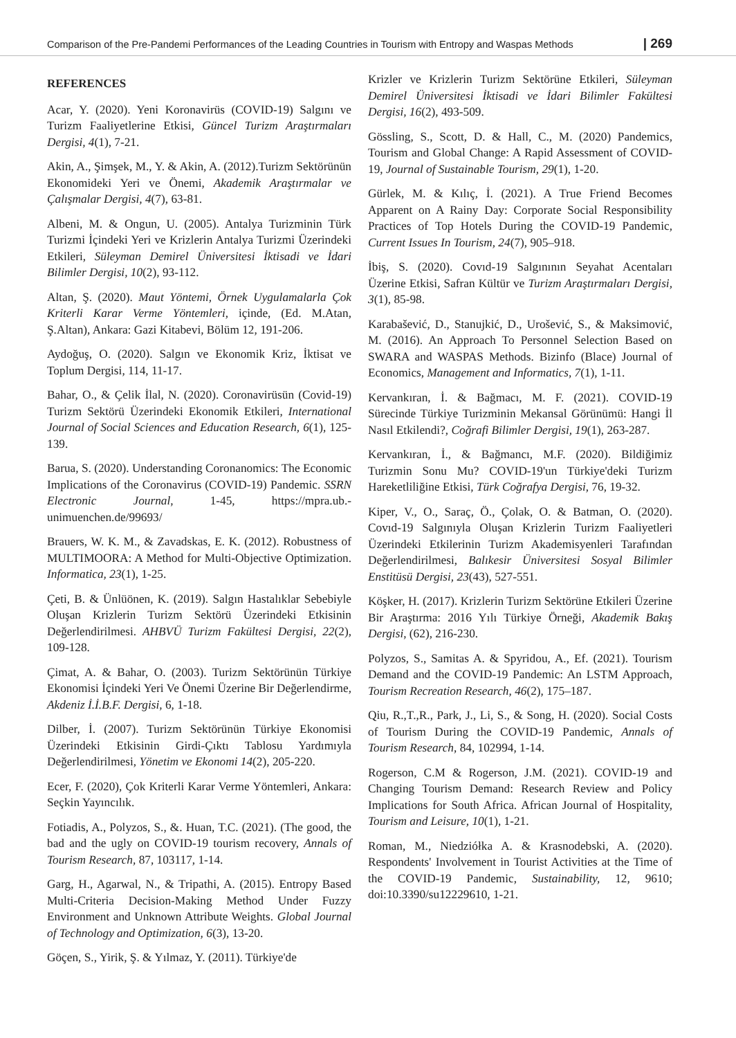Comparison of the Pre-Pandemi Performances of the Leading Countries in Tourism with Entropy and Waspas Methods | 269
REFERENCES
Acar, Y. (2020). Yeni Koronavirüs (COVID-19) Salgını ve Turizm Faaliyetlerine Etkisi, Güncel Turizm Araştırmaları Dergisi, 4(1), 7-21.
Akin, A., Şimşek, M., Y. & Akin, A. (2012).Turizm Sektörünün Ekonomideki Yeri ve Önemi, Akademik Araştırmalar ve Çalışmalar Dergisi, 4(7), 63-81.
Albeni, M. & Ongun, U. (2005). Antalya Turizminin Türk Turizmi İçindeki Yeri ve Krizlerin Antalya Turizmi Üzerindeki Etkileri, Süleyman Demirel Üniversitesi İktisadi ve İdari Bilimler Dergisi, 10(2), 93-112.
Altan, Ş. (2020). Maut Yöntemi, Örnek Uygulamalarla Çok Kriterli Karar Verme Yöntemleri, içinde, (Ed. M.Atan, Ş.Altan), Ankara: Gazi Kitabevi, Bölüm 12, 191-206.
Aydoğuş, O. (2020). Salgın ve Ekonomik Kriz, İktisat ve Toplum Dergisi, 114, 11-17.
Bahar, O., & Çelik İlal, N. (2020). Coronavirüsün (Covid-19) Turizm Sektörü Üzerindeki Ekonomik Etkileri, International Journal of Social Sciences and Education Research, 6(1), 125-139.
Barua, S. (2020). Understanding Coronanomics: The Economic Implications of the Coronavirus (COVID-19) Pandemic. SSRN Electronic Journal, 1-45, https://mpra.ub.-unimuenchen.de/99693/
Brauers, W. K. M., & Zavadskas, E. K. (2012). Robustness of MULTIMOORA: A Method for Multi-Objective Optimization. Informatica, 23(1), 1-25.
Çeti, B. & Ünlüönen, K. (2019). Salgın Hastalıklar Sebebiyle Oluşan Krizlerin Turizm Sektörü Üzerindeki Etkisinin Değerlendirilmesi. AHBVÜ Turizm Fakültesi Dergisi, 22(2), 109-128.
Çimat, A. & Bahar, O. (2003). Turizm Sektörünün Türkiye Ekonomisi İçindeki Yeri Ve Önemi Üzerine Bir Değerlendirme, Akdeniz İ.İ.B.F. Dergisi, 6, 1-18.
Dilber, İ. (2007). Turizm Sektörünün Türkiye Ekonomisi Üzerindeki Etkisinin Girdi-Çıktı Tablosu Yardımıyla Değerlendirilmesi, Yönetim ve Ekonomi 14(2), 205-220.
Ecer, F. (2020), Çok Kriterli Karar Verme Yöntemleri, Ankara: Seçkin Yayıncılık.
Fotiadis, A., Polyzos, S., &. Huan, T.C. (2021). (The good, the bad and the ugly on COVID-19 tourism recovery, Annals of Tourism Research, 87, 103117, 1-14.
Garg, H., Agarwal, N., & Tripathi, A. (2015). Entropy Based Multi-Criteria Decision-Making Method Under Fuzzy Environment and Unknown Attribute Weights. Global Journal of Technology and Optimization, 6(3), 13-20.
Göçen, S., Yirik, Ş. & Yılmaz, Y. (2011). Türkiye'de
Krizler ve Krizlerin Turizm Sektörüne Etkileri, Süleyman Demirel Üniversitesi İktisadi ve İdari Bilimler Fakültesi Dergisi, 16(2), 493-509.
Gössling, S., Scott, D. & Hall, C., M. (2020) Pandemics, Tourism and Global Change: A Rapid Assessment of COVID-19, Journal of Sustainable Tourism, 29(1), 1-20.
Gürlek, M. & Kılıç, İ. (2021). A True Friend Becomes Apparent on A Rainy Day: Corporate Social Responsibility Practices of Top Hotels During the COVID-19 Pandemic, Current Issues In Tourism, 24(7), 905–918.
İbiş, S. (2020). Covıd-19 Salgınının Seyahat Acentaları Üzerine Etkisi, Safran Kültür ve Turizm Araştırmaları Dergisi, 3(1), 85-98.
Karabašević, D., Stanujkić, D., Urošević, S., & Maksimović, M. (2016). An Approach To Personnel Selection Based on SWARA and WASPAS Methods. Bizinfo (Blace) Journal of Economics, Management and Informatics, 7(1), 1-11.
Kervankıran, İ. & Bağmacı, M. F. (2021). COVID-19 Sürecinde Türkiye Turizminin Mekansal Görünümü: Hangi İl Nasıl Etkilendi?, Coğrafi Bilimler Dergisi, 19(1), 263-287.
Kervankıran, İ., & Bağmancı, M.F. (2020). Bildiğimiz Turizmin Sonu Mu? COVID-19'un Türkiye'deki Turizm Hareketliliğine Etkisi, Türk Coğrafya Dergisi, 76, 19-32.
Kiper, V., O., Saraç, Ö., Çolak, O. & Batman, O. (2020). Covıd-19 Salgınıyla Oluşan Krizlerin Turizm Faaliyetleri Üzerindeki Etkilerinin Turizm Akademisyenleri Tarafından Değerlendirilmesi, Balıkesir Üniversitesi Sosyal Bilimler Enstitüsü Dergisi, 23(43), 527-551.
Köşker, H. (2017). Krizlerin Turizm Sektörüne Etkileri Üzerine Bir Araştırma: 2016 Yılı Türkiye Örneği, Akademik Bakış Dergisi, (62), 216-230.
Polyzos, S., Samitas A. & Spyridou, A., Ef. (2021). Tourism Demand and the COVID-19 Pandemic: An LSTM Approach, Tourism Recreation Research, 46(2), 175–187.
Qiu, R.,T.,R., Park, J., Li, S., & Song, H. (2020). Social Costs of Tourism During the COVID-19 Pandemic, Annals of Tourism Research, 84, 102994, 1-14.
Rogerson, C.M & Rogerson, J.M. (2021). COVID-19 and Changing Tourism Demand: Research Review and Policy Implications for South Africa. African Journal of Hospitality, Tourism and Leisure, 10(1), 1-21.
Roman, M., Niedziółka A. & Krasnodebski, A. (2020). Respondents' Involvement in Tourist Activities at the Time of the COVID-19 Pandemic, Sustainability, 12, 9610; doi:10.3390/su12229610, 1-21.